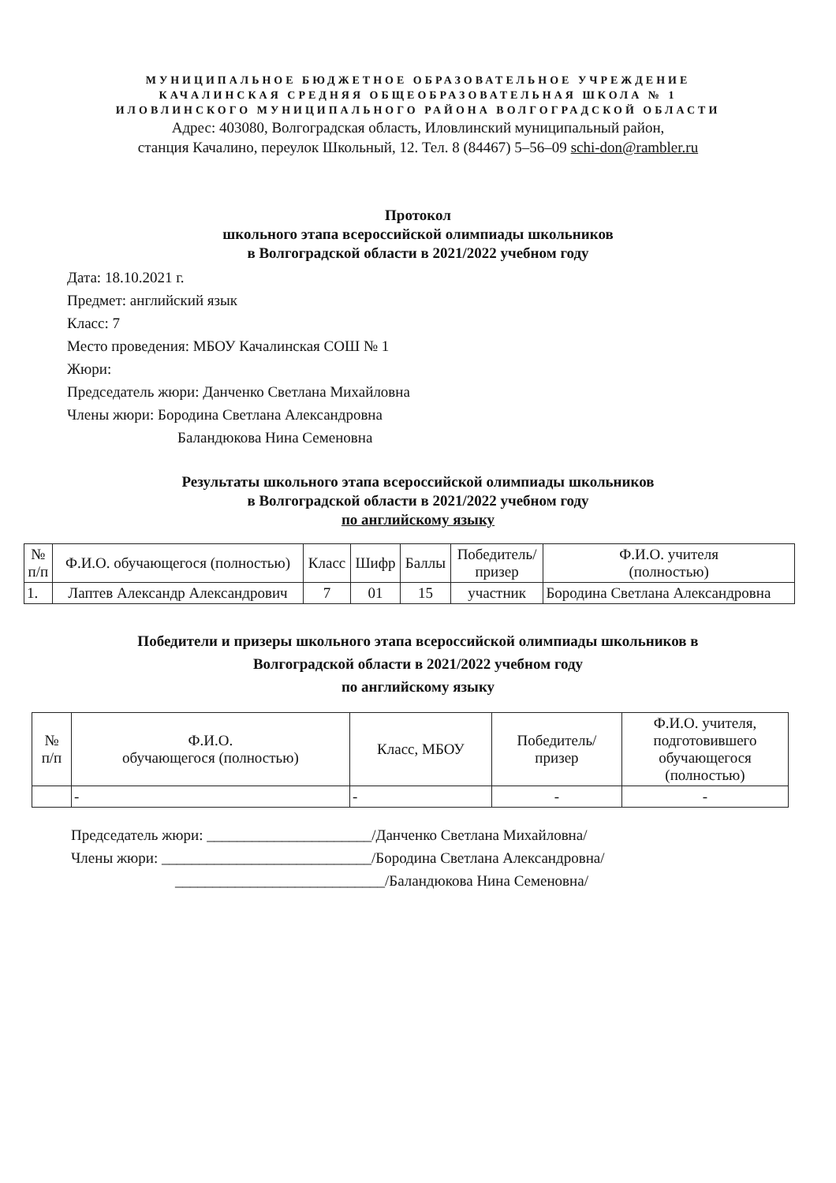МУНИЦИПАЛЬНОЕ БЮДЖЕТНОЕ ОБРАЗОВАТЕЛЬНОЕ УЧРЕЖДЕНИЕ
КАЧАЛИНСКАЯ СРЕДНЯЯ ОБЩЕОБРАЗОВАТЕЛЬНАЯ ШКОЛА № 1
ИЛОВЛИНСКОГО МУНИЦИПАЛЬНОГО РАЙОНА ВОЛГОГРАДСКОЙ ОБЛАСТИ
Адрес: 403080, Волгоградская область, Иловлинский муниципальный район,
станция Качалино, переулок Школьный, 12. Тел. 8 (84467) 5–56–09 schi-don@rambler.ru
Протокол
школьного этапа всероссийской олимпиады школьников
в Волгоградской области в 2021/2022 учебном году
Дата: 18.10.2021 г.
Предмет: английский язык
Класс: 7
Место проведения: МБОУ Качалинская СОШ № 1
Жюри:
Председатель жюри: Данченко Светлана Михайловна
Члены жюри: Бородина Светлана Александровна
Баландюкова Нина Семеновна
Результаты школьного этапа всероссийской олимпиады школьников
в Волгоградской области в 2021/2022 учебном году
по английскому языку
| № п/п | Ф.И.О. обучающегося (полностью) | Класс | Шифр | Баллы | Победитель/ призер | Ф.И.О. учителя (полностью) |
| --- | --- | --- | --- | --- | --- | --- |
| 1. | Лаптев Александр Александрович | 7 | 01 | 15 | участник | Бородина Светлана Александровна |
Победители и призеры школьного этапа всероссийской олимпиады школьников в
Волгоградской области в 2021/2022 учебном году
по английскому языку
| № п/п | Ф.И.О. обучающегося (полностью) | Класс, МБОУ | Победитель/ призер | Ф.И.О. учителя, подготовившего обучающегося (полностью) |
| --- | --- | --- | --- | --- |
| | - | - | - | - |
Председатель жюри: ______________________/Данченко Светлана Михайловна/
Члены жюри: ____________________________/Бородина Светлана Александровна/
____________________________/Баландюкова Нина Семеновна/